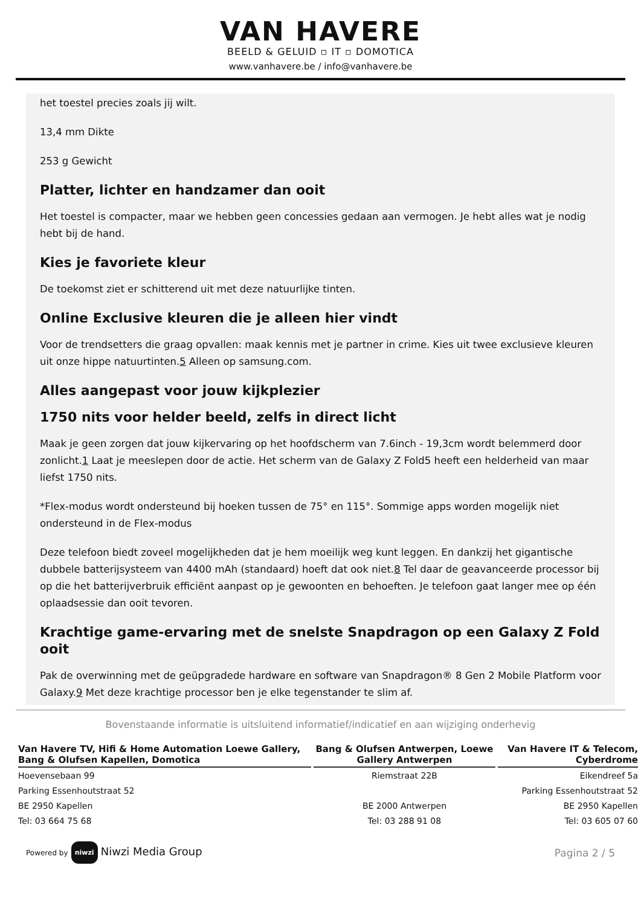VAN HAVERE
BEELD & GELUID ▫ IT ▫ DOMOTICA
www.vanhavere.be / info@vanhavere.be
het toestel precies zoals jij wilt.
13,4 mm Dikte
253 g Gewicht
Platter, lichter en handzamer dan ooit
Het toestel is compacter, maar we hebben geen concessies gedaan aan vermogen. Je hebt alles wat je nodig hebt bij de hand.
Kies je favoriete kleur
De toekomst ziet er schitterend uit met deze natuurlijke tinten.
Online Exclusive kleuren die je alleen hier vindt
Voor de trendsetters die graag opvallen: maak kennis met je partner in crime. Kies uit twee exclusieve kleuren uit onze hippe natuurtinten.5 Alleen op samsung.com.
Alles aangepast voor jouw kijkplezier
1750 nits voor helder beeld, zelfs in direct licht
Maak je geen zorgen dat jouw kijkervaring op het hoofdscherm van 7.6inch - 19,3cm wordt belemmerd door zonlicht.1 Laat je meeslepen door de actie. Het scherm van de Galaxy Z Fold5 heeft een helderheid van maar liefst 1750 nits.
*Flex-modus wordt ondersteund bij hoeken tussen de 75° en 115°. Sommige apps worden mogelijk niet ondersteund in de Flex-modus
Deze telefoon biedt zoveel mogelijkheden dat je hem moeilijk weg kunt leggen. En dankzij het gigantische dubbele batterijsysteem van 4400 mAh (standaard) hoeft dat ook niet.8 Tel daar de geavanceerde processor bij op die het batterijverbruik efficiënt aanpast op je gewoonten en behoeften. Je telefoon gaat langer mee op één oplaadsessie dan ooit tevoren.
Krachtige game-ervaring met de snelste Snapdragon op een Galaxy Z Fold ooit
Pak de overwinning met de geüpgradede hardware en software van Snapdragon® 8 Gen 2 Mobile Platform voor Galaxy.9 Met deze krachtige processor ben je elke tegenstander te slim af.
Bovenstaande informatie is uitsluitend informatief/indicatief en aan wijziging onderhevig
| Van Havere TV, Hifi & Home Automation Loewe Gallery, Bang & Olufsen Kapellen, Domotica | Bang & Olufsen Antwerpen, Loewe Gallery Antwerpen | Van Havere IT & Telecom, Cyberdrome |
| --- | --- | --- |
| Hoevensebaan 99 | Riemstraat 22B | Eikendreef 5a |
| Parking Essenhoutstraat 52 | | Parking Essenhoutstraat 52 |
| BE 2950 Kapellen | BE 2000 Antwerpen | BE 2950 Kapellen |
| Tel: 03 664 75 68 | Tel: 03 288 91 08 | Tel: 03 605 07 60 |
Powered by niwzi Niwzi Media Group
Pagina 2 / 5